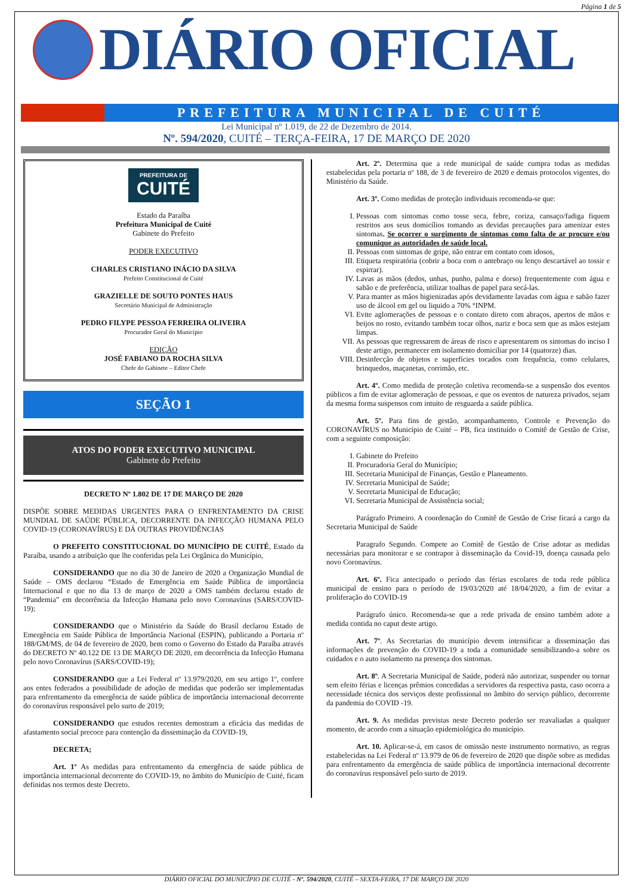Página 1 de 5
DIÁRIO OFICIAL
PREFEITURA MUNICIPAL DE CUITÉ
Lei Municipal nº 1.019, de 22 de Dezembro de 2014.
Nº. 594/2020, CUITÉ – TERÇA-FEIRA, 17 DE MARÇO DE 2020
PREFEITURA DE CUITÉ
Estado da Paraíba
Prefeitura Municipal de Cuité
Gabinete do Prefeito
PODER EXECUTIVO
CHARLES CRISTIANO INÁCIO DA SILVA
Prefeito Constitucional de Cuité
GRAZIELLE DE SOUTO PONTES HAUS
Secretário Municipal de Administração
PEDRO FILYPE PESSOA FERREIRA OLIVEIRA
Procurador Geral do Município
EDIÇÃO
JOSÉ FABIANO DA ROCHA SILVA
Chefe do Gabinete – Editor Chefe
SEÇÃO 1
ATOS DO PODER EXECUTIVO MUNICIPAL
Gabinete do Prefeito
DECRETO Nº 1.802 DE 17 DE MARÇO DE 2020
DISPÕE SOBRE MEDIDAS URGENTES PARA O ENFRENTAMENTO DA CRISE MUNDIAL DE SAÚDE PÚBLICA, DECORRENTE DA INFECÇÃO HUMANA PELO COVID-19 (CORONAVÍRUS) E DÁ OUTRAS PROVIDÊNCIAS
O PREFEITO CONSTITUCIONAL DO MUNICÍPIO DE CUITÉ, Estado da Paraíba, usando a atribuição que lhe conferidas pela Lei Orgânica do Município,
CONSIDERANDO que no dia 30 de Janeiro de 2020 a Organização Mundial de Saúde – OMS declarou “Estado de Emergência em Saúde Pública de importância Internacional e que no dia 13 de março de 2020 a OMS também declarou estado de “Pandemia” em decorrência da Infecção Humana pelo novo Coronavírus (SARS/COVID-19);
CONSIDERANDO que o Ministério da Saúde do Brasil declarou Estado de Emergência em Saúde Pública de Importância Nacional (ESPIN), publicando a Portaria nº 188/GM/MS, de 04 de fevereiro de 2020, bem como o Governo do Estado da Paraíba através do DECRETO Nº 40.122 DE 13 DE MARÇO DE 2020, em decorrência da Infecção Humana pelo novo Coronavírus (SARS/COVID-19);
CONSIDERANDO que a Lei Federal nº 13.979/2020, em seu artigo 1º, confere aos entes federados a possibilidade de adoção de medidas que poderão ser implementadas para enfrentamento da emergência de saúde pública de importância internacional decorrente do coronavírus responsável pelo surto de 2019;
CONSIDERANDO que estudos recentes demostram a eficácia das medidas de afastamento social precoce para contenção da disseminação da COVID-19,
DECRETA;
Art. 1º As medidas para enfrentamento da emergência de saúde pública de importância internacional decorrente do COVID-19, no âmbito do Município de Cuité, ficam definidas nos termos deste Decreto.
Art. 2º. Determina que a rede municipal de saúde cumpra todas as medidas estabelecidas pela portaria nº 188, de 3 de fevereiro de 2020 e demais protocolos vigentes, do Ministério da Saúde.
Art. 3º. Como medidas de proteção individuais recomenda-se que:
I. Pessoas com sintomas como tosse seca, febre, coriza, cansaço/fadiga fiquem restritos aos seus domicílios tomando as devidas precauções para amenizar estes sintomas. Se ocorrer o surgimento de sintomas como falta de ar procure e/ou comunique as autoridades de saúde local.
II. Pessoas com sintomas de gripe, não entrar em contato com idosos,
III. Etiqueta respiratória (cobrir a boca com o antebraço ou lenço descartável ao tossir e espirrar).
IV. Lavas as mãos (dedos, unhas, punho, palma e dorso) frequentemente com água e sabão e de preferência, utilizar toalhas de papel para secá-las.
V. Para manter as mãos higienizadas após devidamente lavadas com água e sabão fazer uso de álcool em gel ou liquido a 70% °INPM.
VI. Evite aglomerações de pessoas e o contato direto com abraços, apertos de mãos e beijos no rosto, evitando também tocar olhos, nariz e boca sem que as mãos estejam limpas.
VII. As pessoas que regressarem de áreas de risco e apresentarem os sintomas do inciso I deste artigo, permanecer em isolamento domiciliar por 14 (quatorze) dias.
VIII. Desinfecção de objetos e superfícies tocados com frequência, como celulares, brinquedos, maçanetas, corrimão, etc.
Art. 4º. Como medida de proteção coletiva recomenda-se a suspensão dos eventos públicos a fim de evitar aglomeração de pessoas, e que os eventos de natureza privados, sejam da mesma forma suspensos com intuito de resguarda a saúde pública.
Art. 5º. Para fins de gestão, acompanhamento, Controle e Prevenção do CORONAVÍRUS no Município de Cuité – PB, fica instituído o Comitê de Gestão de Crise, com a seguinte composição:
I. Gabinete do Prefeito
II. Procuradoria Geral do Município;
III. Secretaria Municipal de Finanças, Gestão e Planeamento.
IV. Secretaria Municipal de Saúde;
V. Secretaria Municipal de Educação;
VI. Secretaria Municipal de Assistência social;
Parágrafo Primeiro. A coordenação do Comitê de Gestão de Crise ficará a cargo da Secretaria Municipal de Saúde
Paragrafo Segundo. Compete ao Comitê de Gestão de Crise adotar as medidas necessárias para monitorar e se contrapor à disseminação da Covid-19, doença causada pelo novo Coronavírus.
Art. 6º. Fica antecipado o período das férias escolares de toda rede pública municipal de ensino para o período de 19/03/2020 até 18/04/2020, a fim de evitar a proliferação do COVID-19
Parágrafo único. Recomenda-se que a rede privada de ensino também adote a medida contida no caput deste artigo.
Art. 7º. As Secretarias do município devem intensificar a disseminação das informações de prevenção do COVID-19 a toda a comunidade sensibilizando-a sobre os cuidados e o auto isolamento na presença dos sintomas.
Art. 8º. A Secretaria Municipal de Saúde, poderá não autorizar, suspender ou tornar sem efeito férias e licenças prêmios concedidas a servidores da respectiva pasta, caso ocorra a necessidade técnica dos serviços deste profissional no âmbito do serviço público, decorrente da pandemia do COVID -19.
Art. 9. As medidas previstas neste Decreto poderão ser reavaliadas a qualquer momento, de acordo com a situação epidemiológica do município.
Art. 10. Aplicar-se-á, em casos de omissão neste instrumento normativo, as regras estabelecidas na Lei Federal nº 13.979 de 06 de fevereiro de 2020 que dispõe sobre as medidas para enfrentamento da emergência de saúde pública de importância internacional decorrente do coronavírus responsável pelo surto de 2019.
DIÁRIO OFICIAL DO MUNICÍPIO DE CUITÉ - Nº. 594/2020, CUITÉ – SEXTA-FEIRA, 17 DE MARÇO DE 2020